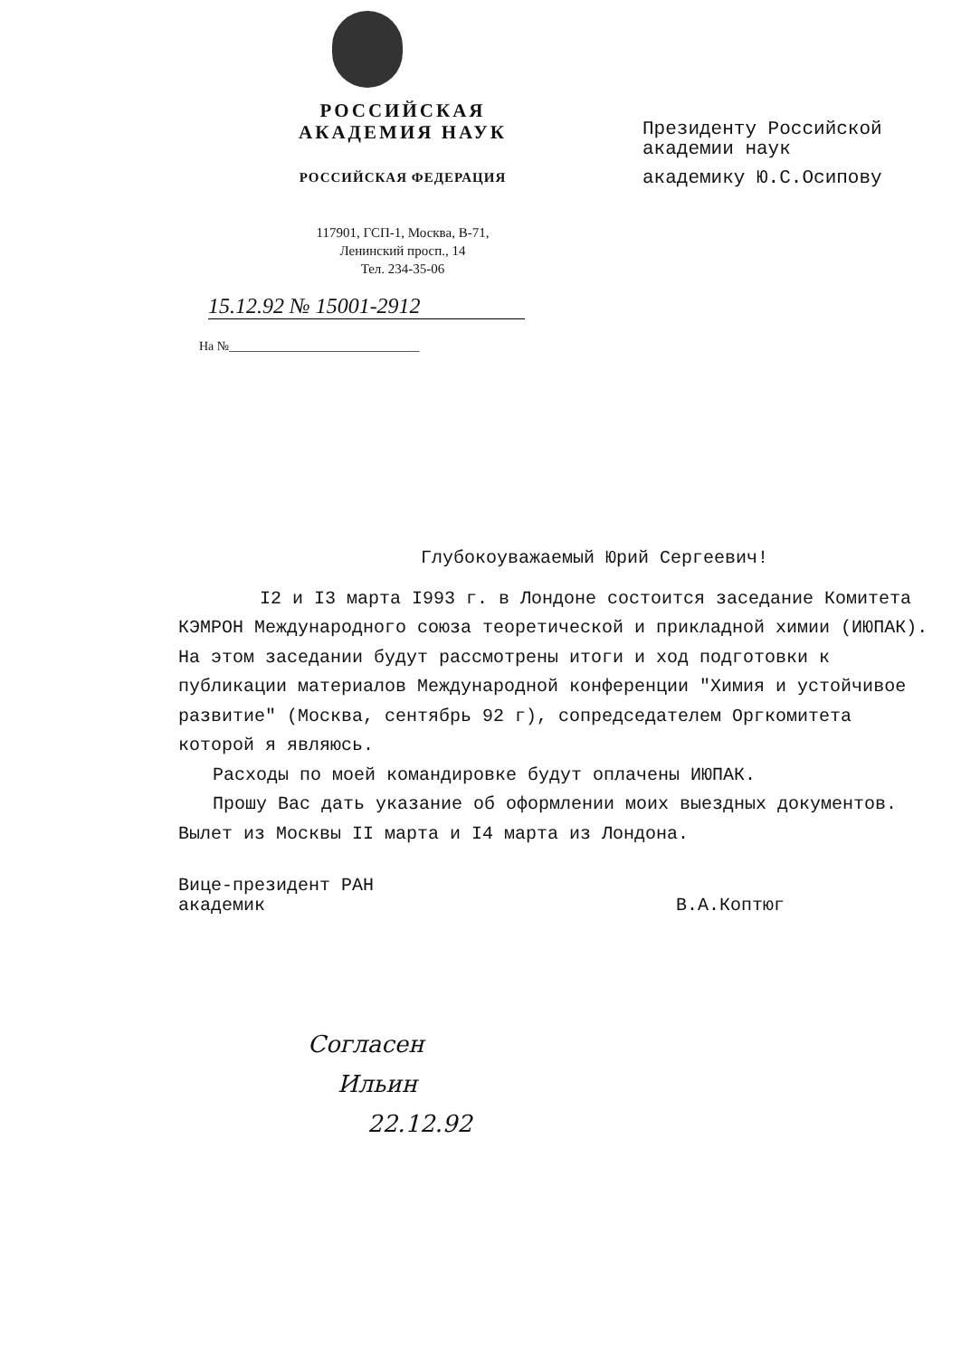РОССИЙСКАЯ
АКАДЕМИЯ НАУК
РОССИЙСКАЯ ФЕДЕРАЦИЯ
117901, ГСП-1, Москва, В-71,
Ленинский просп., 14
Тел. 234-35-06
15.12.92 № 15001-2912
На №______________________________
Президенту Российской
академии наук
академику Ю.С.Осипову
Глубокоуважаемый Юрий Сергеевич!
I2 и I3 марта I993 г. в Лондоне состоится заседание Комитета КЭМРОН Международного союза теоретической и прикладной химии (ИЮПАК). На этом заседании будут рассмотрены итоги и ход подготовки к публикации материалов Международной конференции "Химия и устойчивое развитие" (Москва, сентябрь 92 г), сопредседателем Оргкомитета которой я являюсь.
Расходы по моей командировке будут оплачены ИЮПАК.
Прошу Вас дать указание об оформлении моих выездных документов. Вылет из Москвы II марта и I4 марта из Лондона.
Вице-президент РАН
академик
В.А.Коптюг
Согласен
Ильин
22.12.92